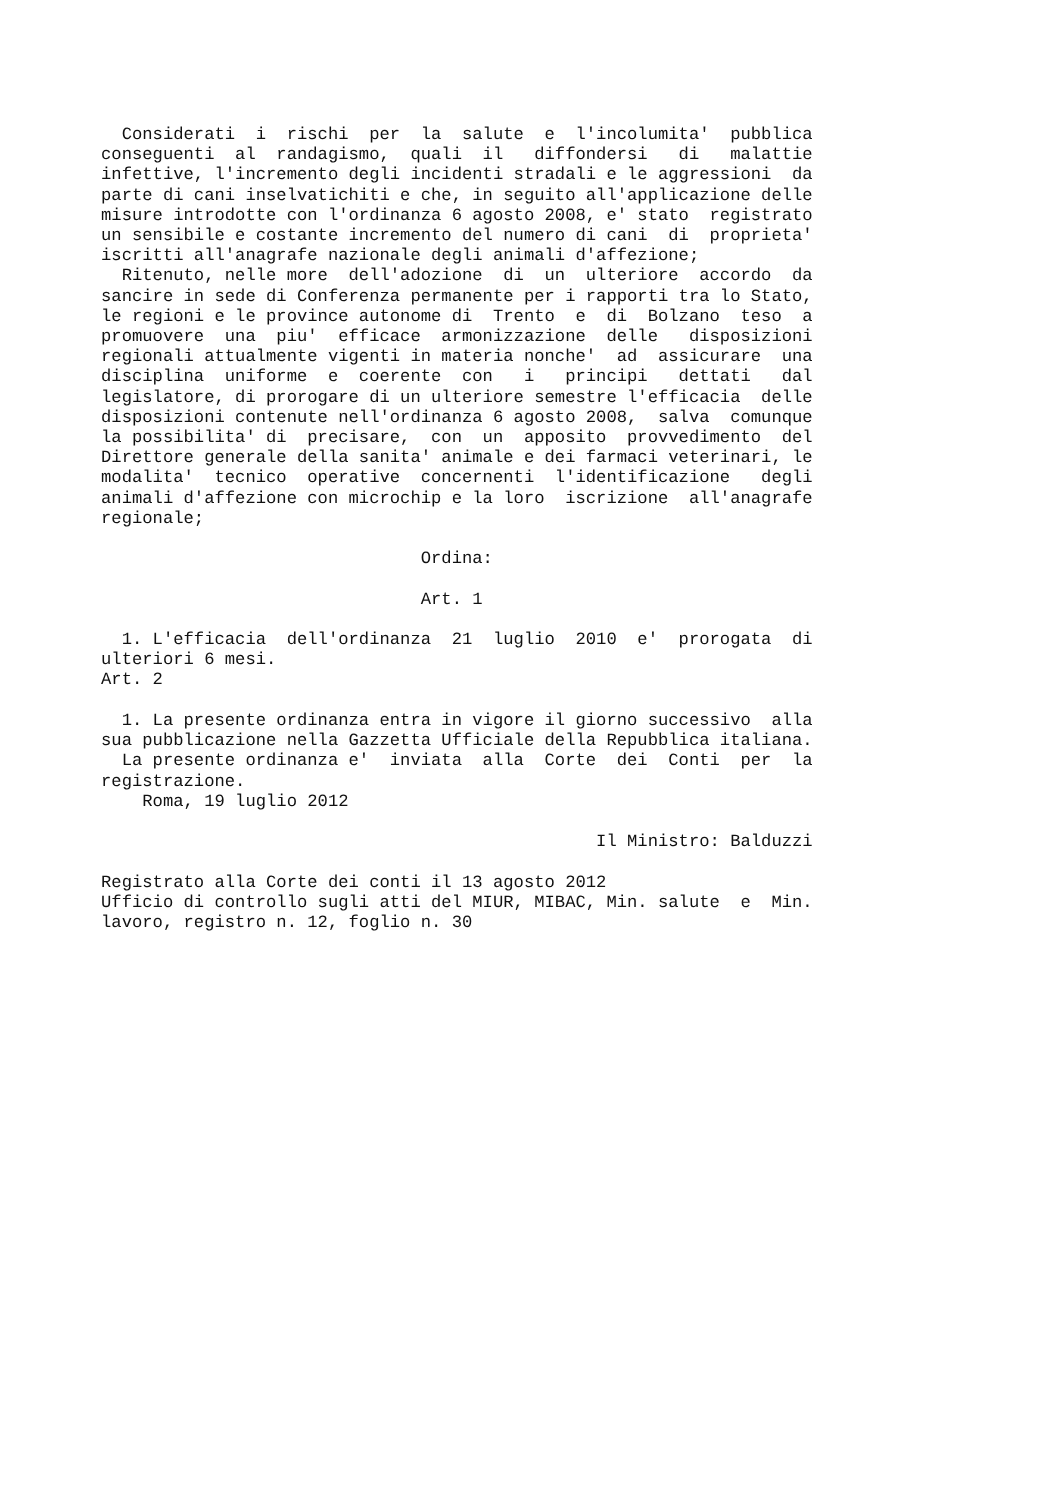Considerati  i  rischi  per  la  salute  e  l'incolumita'  pubblica
conseguenti  al  randagismo,  quali  il   diffondersi   di   malattie
infettive, l'incremento degli incidenti stradali e le aggressioni  da
parte di cani inselvatichiti e che, in seguito all'applicazione delle
misure introdotte con l'ordinanza 6 agosto 2008, e' stato  registrato
un sensibile e costante incremento del numero di cani  di  proprieta'
iscritti all'anagrafe nazionale degli animali d'affezione;
  Ritenuto, nelle more  dell'adozione  di  un  ulteriore  accordo  da
sancire in sede di Conferenza permanente per i rapporti tra lo Stato,
le regioni e le province autonome di  Trento  e  di  Bolzano  teso  a
promuovere  una  piu'  efficace  armonizzazione  delle   disposizioni
regionali attualmente vigenti in materia nonche'  ad  assicurare  una
disciplina  uniforme  e  coerente  con   i   principi   dettati   dal
legislatore, di prorogare di un ulteriore semestre l'efficacia  delle
disposizioni contenute nell'ordinanza 6 agosto 2008,  salva  comunque
la possibilita' di  precisare,  con  un  apposito  provvedimento  del
Direttore generale della sanita' animale e dei farmaci veterinari, le
modalita'  tecnico  operative  concernenti  l'identificazione   degli
animali d'affezione con microchip e la loro  iscrizione  all'anagrafe
regionale;

                               Ordina:

                               Art. 1

  1. L'efficacia  dell'ordinanza  21  luglio  2010  e'  prorogata  di
ulteriori 6 mesi.
Art. 2

  1. La presente ordinanza entra in vigore il giorno successivo  alla
sua pubblicazione nella Gazzetta Ufficiale della Repubblica italiana.
  La presente ordinanza e'  inviata  alla  Corte  dei  Conti  per  la
registrazione.
    Roma, 19 luglio 2012

                                                Il Ministro: Balduzzi

Registrato alla Corte dei conti il 13 agosto 2012
Ufficio di controllo sugli atti del MIUR, MIBAC, Min. salute  e  Min.
lavoro, registro n. 12, foglio n. 30